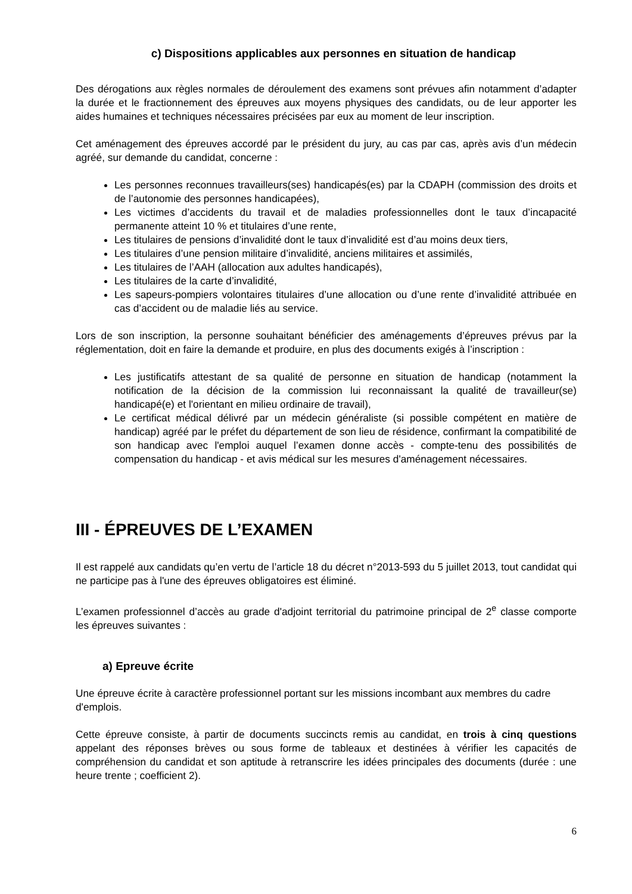c) Dispositions applicables aux personnes en situation de handicap
Des dérogations aux règles normales de déroulement des examens sont prévues afin notamment d’adapter la durée et le fractionnement des épreuves aux moyens physiques des candidats, ou de leur apporter les aides humaines et techniques nécessaires précisées par eux au moment de leur inscription.
Cet aménagement des épreuves accordé par le président du jury, au cas par cas, après avis d’un médecin agréé, sur demande du candidat, concerne :
Les personnes reconnues travailleurs(ses) handicapés(es) par la CDAPH (commission des droits et de l’autonomie des personnes handicapées),
Les victimes d’accidents du travail et de maladies professionnelles dont le taux d’incapacité permanente atteint 10 % et titulaires d’une rente,
Les titulaires de pensions d’invalidité dont le taux d’invalidité est d’au moins deux tiers,
Les titulaires d’une pension militaire d’invalidité, anciens militaires et assimilés,
Les titulaires de l’AAH (allocation aux adultes handicapés),
Les titulaires de la carte d’invalidité,
Les sapeurs-pompiers volontaires titulaires d’une allocation ou d’une rente d’invalidité attribuée en cas d’accident ou de maladie liés au service.
Lors de son inscription, la personne souhaitant bénéficier des aménagements d’épreuves prévus par la réglementation, doit en faire la demande et produire, en plus des documents exigés à l’inscription :
Les justificatifs attestant de sa qualité de personne en situation de handicap (notamment la notification de la décision de la commission lui reconnaissant la qualité de travailleur(se) handicapé(e) et l'orientant en milieu ordinaire de travail),
Le certificat médical délivré par un médecin généraliste (si possible compétent en matière de handicap) agréé par le préfet du département de son lieu de résidence, confirmant la compatibilité de son handicap avec l'emploi auquel l’examen donne accès - compte-tenu des possibilités de compensation du handicap - et avis médical sur les mesures d'aménagement nécessaires.
III - ÉPREUVES DE L’EXAMEN
Il est rappelé aux candidats qu’en vertu de l’article 18 du décret n°2013-593 du 5 juillet 2013, tout candidat qui ne participe pas à l'une des épreuves obligatoires est éliminé.
L’examen professionnel d’accès au grade d'adjoint territorial du patrimoine principal de 2<sup>e</sup> classe comporte les épreuves suivantes :
a) Epreuve écrite
Une épreuve écrite à caractère professionnel portant sur les missions incombant aux membres du cadre d'emplois.
Cette épreuve consiste, à partir de documents succincts remis au candidat, en trois à cinq questions appelant des réponses brèves ou sous forme de tableaux et destinées à vérifier les capacités de compréhension du candidat et son aptitude à retranscrire les idées principales des documents (durée : une heure trente ; coefficient 2).
6